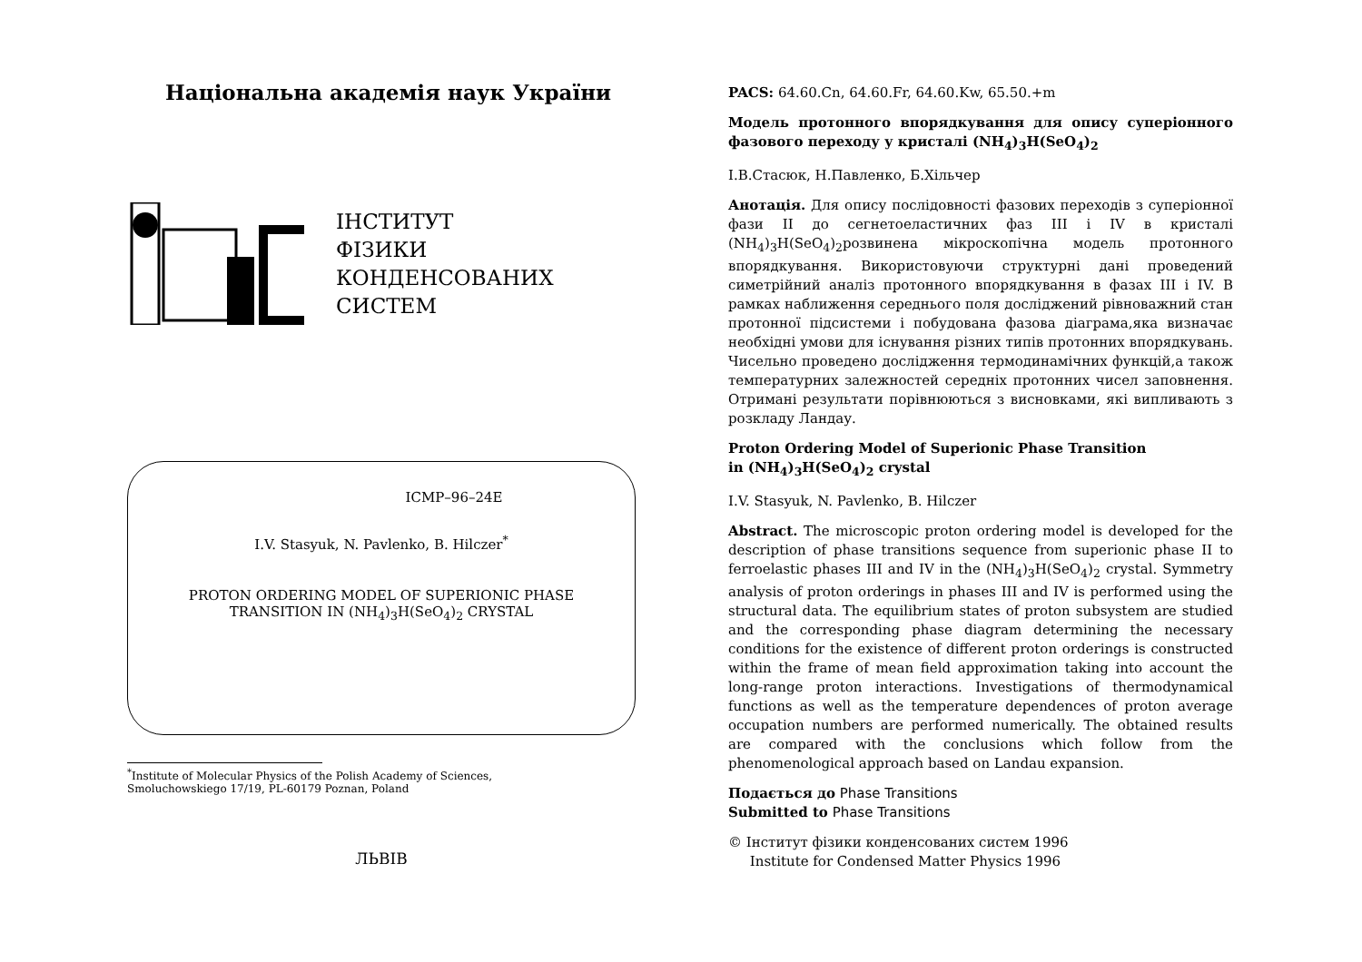Національна академія наук України
ІНСТИТУТ
ФІЗИКИ
КОНДЕНСОВАНИХ
СИСТЕМ
ICMP–96–24E
I.V. Stasyuk, N. Pavlenko, B. Hilczer<sup>*</sup>
PROTON ORDERING MODEL OF SUPERIONIC PHASE
TRANSITION IN (NH<sub>4</sub>)<sub>3</sub>H(SeO<sub>4</sub>)<sub>2</sub> CRYSTAL
<sup>*</sup> Institute of Molecular Physics of the Polish Academy of Sciences,
Smoluchowskiego 17/19, PL-60179 Poznan, Poland
ЛЬВІВ
PACS: 64.60.Cn, 64.60.Fr, 64.60.Kw, 65.50.+m
Модель протонного впорядкування для опису суперіонного фазового переходу у кристалі (NH<sub>4</sub>)<sub>3</sub>H(SeO<sub>4</sub>)<sub>2</sub>
І.В.Стасюк, Н.Павленко, Б.Хільчер
Анотація. Для опису послідовності фазових переходів з суперіонної фази II до сегнетоеластичних фаз III і IV в кристалі (NH<sub>4</sub>)<sub>3</sub>H(SeO<sub>4</sub>)<sub>2</sub>розвинена мікроскопічна модель протонного впорядкування. Використовуючи структурні дані проведений симетрійний аналіз протонного впорядкування в фазах III і IV. В рамках наближення середнього поля досліджений рівноважний стан протонної підсистеми і побудована фазова діаграма,яка визначає необхідні умови для існування різних типів протонних впорядкувань. Чисельно проведено дослідження термодинамічних функцій,а також температурних залежностей середніх протонних чисел заповнення. Отримані результати порівнюються з висновками, які випливають з розкладу Ландау.
Proton Ordering Model of Superionic Phase Transition
in (NH<sub>4</sub>)<sub>3</sub>H(SeO<sub>4</sub>)<sub>2</sub> crystal
I.V. Stasyuk, N. Pavlenko, B. Hilczer
Abstract. The microscopic proton ordering model is developed for the description of phase transitions sequence from superionic phase II to ferroelastic phases III and IV in the (NH<sub>4</sub>)<sub>3</sub>H(SeO<sub>4</sub>)<sub>2</sub> crystal. Symmetry analysis of proton orderings in phases III and IV is performed using the structural data. The equilibrium states of proton subsystem are studied and the corresponding phase diagram determining the necessary conditions for the existence of different proton orderings is constructed within the frame of mean field approximation taking into account the long-range proton interactions. Investigations of thermodynamical functions as well as the temperature dependences of proton average occupation numbers are performed numerically. The obtained results are compared with the conclusions which follow from the phenomenological approach based on Landau expansion.
Подається до Phase Transitions
Submitted to Phase Transitions
© Інститут фізики конденсованих систем 1996
Institute for Condensed Matter Physics 1996